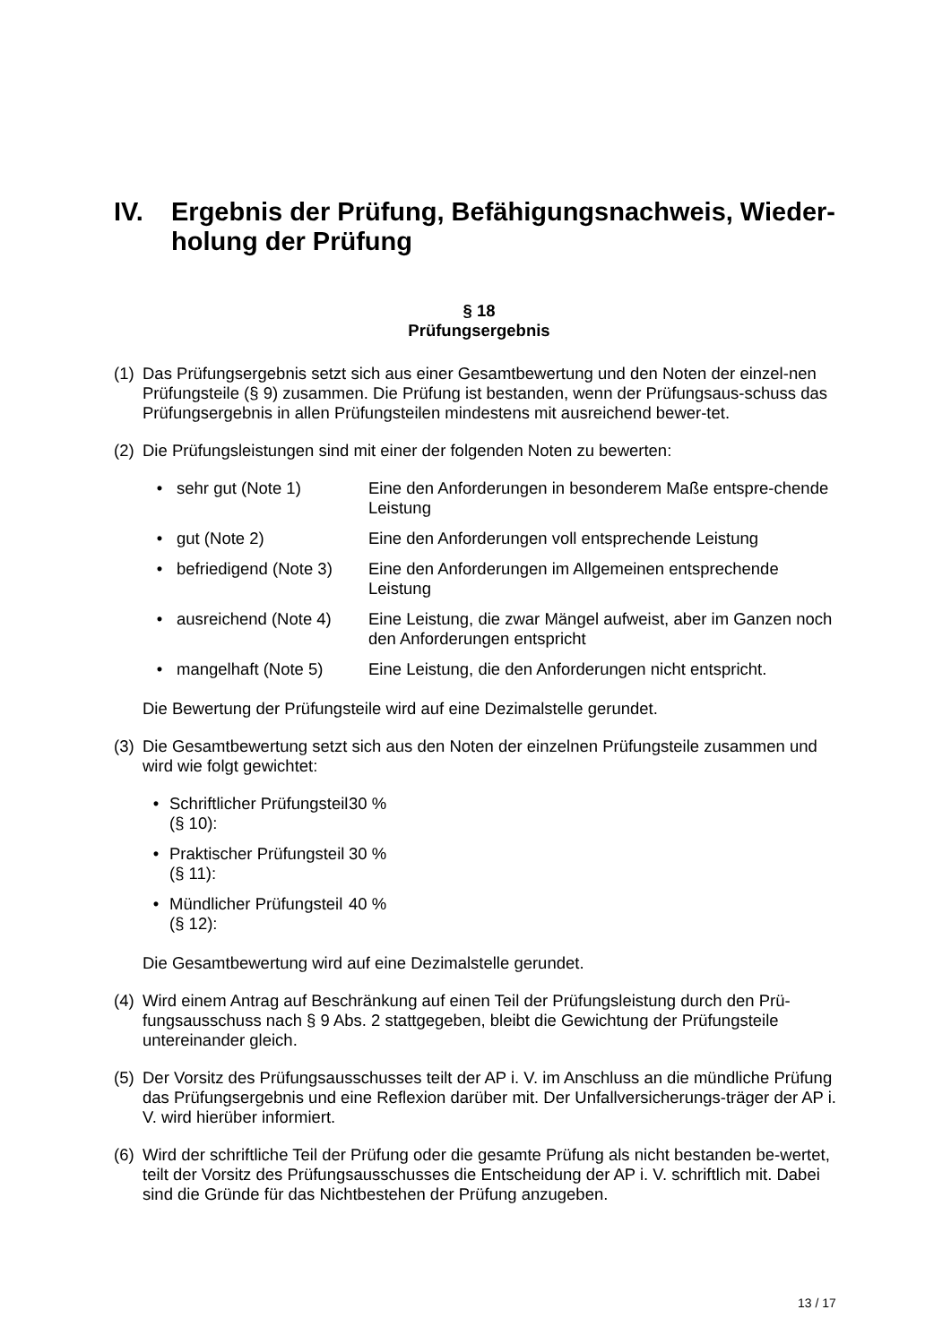IV. Ergebnis der Prüfung, Befähigungsnachweis, Wieder-holung der Prüfung
§ 18
Prüfungsergebnis
(1) Das Prüfungsergebnis setzt sich aus einer Gesamtbewertung und den Noten der einzel-nen Prüfungsteile (§ 9) zusammen. Die Prüfung ist bestanden, wenn der Prüfungsaus-schuss das Prüfungsergebnis in allen Prüfungsteilen mindestens mit ausreichend bewer-tet.
(2) Die Prüfungsleistungen sind mit einer der folgenden Noten zu bewerten:
• sehr gut (Note 1) Eine den Anforderungen in besonderem Maße entspre-chende Leistung
• gut (Note 2) Eine den Anforderungen voll entsprechende Leistung
• befriedigend (Note 3) Eine den Anforderungen im Allgemeinen entsprechende Leistung
• ausreichend (Note 4) Eine Leistung, die zwar Mängel aufweist, aber im Ganzen noch den Anforderungen entspricht
• mangelhaft (Note 5) Eine Leistung, die den Anforderungen nicht entspricht.
Die Bewertung der Prüfungsteile wird auf eine Dezimalstelle gerundet.
(3) Die Gesamtbewertung setzt sich aus den Noten der einzelnen Prüfungsteile zusammen und wird wie folgt gewichtet:
• Schriftlicher Prüfungsteil (§ 10): 30 %
• Praktischer Prüfungsteil (§ 11): 30 %
• Mündlicher Prüfungsteil (§ 12): 40 %
Die Gesamtbewertung wird auf eine Dezimalstelle gerundet.
(4) Wird einem Antrag auf Beschränkung auf einen Teil der Prüfungsleistung durch den Prü-fungsausschuss nach § 9 Abs. 2 stattgegeben, bleibt die Gewichtung der Prüfungsteile untereinander gleich.
(5) Der Vorsitz des Prüfungsausschusses teilt der AP i. V. im Anschluss an die mündliche Prüfung das Prüfungsergebnis und eine Reflexion darüber mit. Der Unfallversicherungs-träger der AP i. V. wird hierüber informiert.
(6) Wird der schriftliche Teil der Prüfung oder die gesamte Prüfung als nicht bestanden be-wertet, teilt der Vorsitz des Prüfungsausschusses die Entscheidung der AP i. V. schriftlich mit. Dabei sind die Gründe für das Nichtbestehen der Prüfung anzugeben.
13 / 17